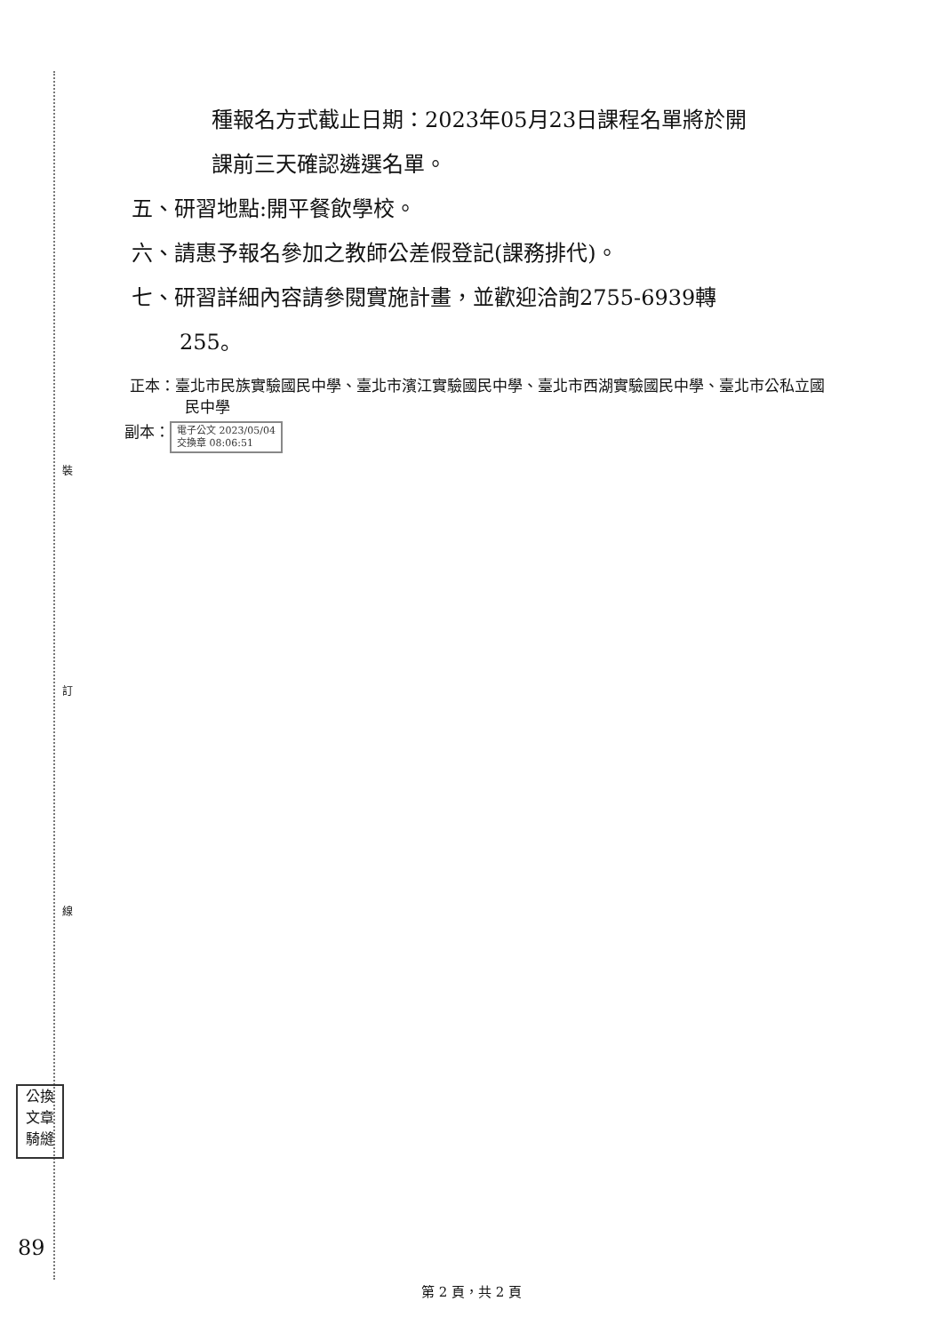裝
訂
線
公換
文章
騎縫
89
種報名方式截止日期：2023年05月23日課程名單將於開
課前三天確認遴選名單。
五、研習地點:開平餐飲學校。
六、請惠予報名參加之教師公差假登記(課務排代)。
七、研習詳細內容請參閱實施計畫，並歡迎洽詢2755-6939轉
255。
正本：臺北市民族實驗國民中學、臺北市濱江實驗國民中學、臺北市西湖實驗國民中學、臺北市公私立國民中學
副本： 電子公文 2023/05/04
交換章 08:06:51
第 2 頁，共 2 頁